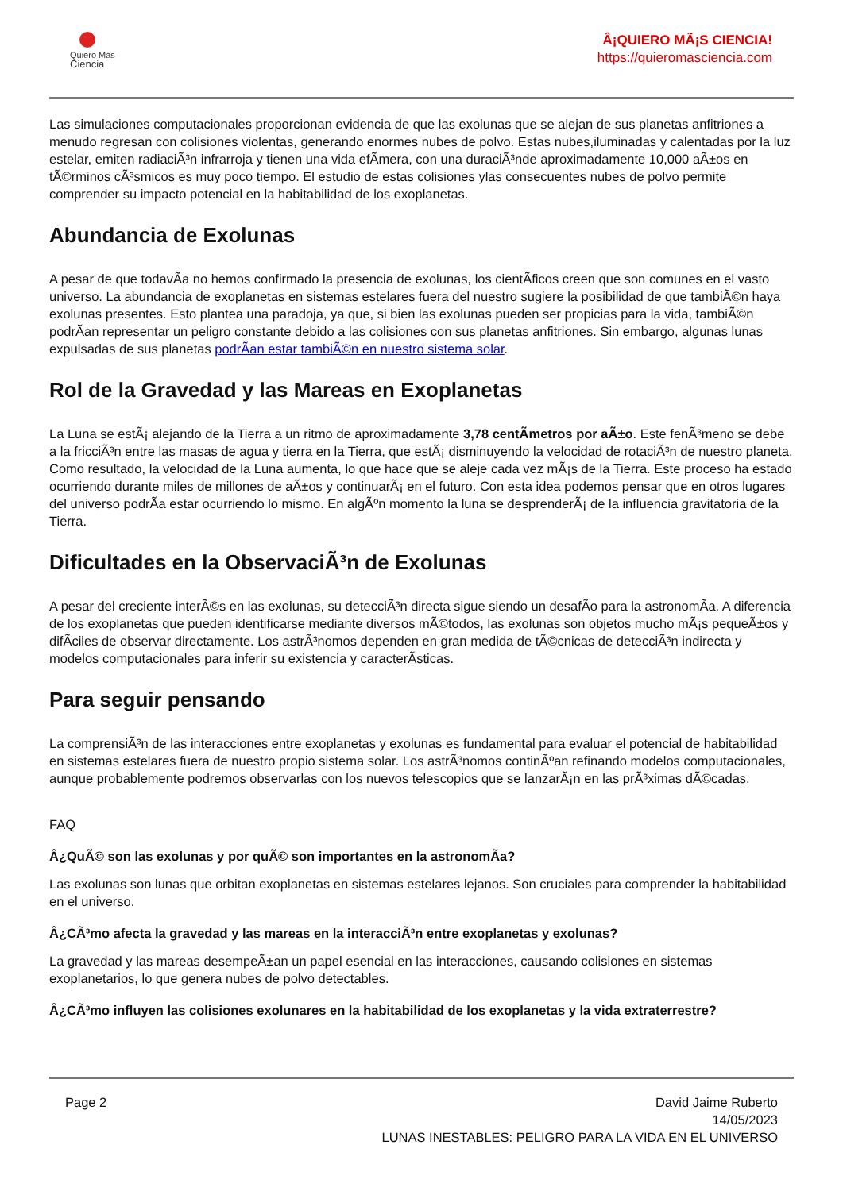Quiero Más
Ciencia
Â¡QUIERO MÃ¡S CIENCIA!
https://quieromasciencia.com
Las simulaciones computacionales proporcionan evidencia de que las exolunas que se alejan de sus planetas anfitriones a menudo regresan con colisiones violentas, generando enormes nubes de polvo. Estas nubes,iluminadas y calentadas por la luz estelar, emiten radiaciÃ³n infrarroja y tienen una vida efÃmera, con una duraciÃ³nde aproximadamente 10,000 aÃ±os en tÃ©rminos cÃ³smicos es muy poco tiempo. El estudio de estas colisiones ylas consecuentes nubes de polvo permite comprender su impacto potencial en la habitabilidad de los exoplanetas.
Abundancia de Exolunas
A pesar de que todavÃa no hemos confirmado la presencia de exolunas, los cientÃficos creen que son comunes en el vasto universo. La abundancia de exoplanetas en sistemas estelares fuera del nuestro sugiere la posibilidad de que tambiÃ©n haya exolunas presentes. Esto plantea una paradoja, ya que, si bien las exolunas pueden ser propicias para la vida, tambiÃ©n podrÃan representar un peligro constante debido a las colisiones con sus planetas anfitriones. Sin embargo, algunas lunas expulsadas de sus planetas podrÃan estar tambiÃ©n en nuestro sistema solar.
Rol de la Gravedad y las Mareas en Exoplanetas
La Luna se estÃ¡ alejando de la Tierra a un ritmo de aproximadamente 3,78 centÃmetros por aÃ±o. Este fenÃ³meno se debe a la fricciÃ³n entre las masas de agua y tierra en la Tierra, que estÃ¡ disminuyendo la velocidad de rotaciÃ³n de nuestro planeta. Como resultado, la velocidad de la Luna aumenta, lo que hace que se aleje cada vez mÃ¡s de la Tierra. Este proceso ha estado ocurriendo durante miles de millones de aÃ±os y continuarÃ¡ en el futuro. Con esta idea podemos pensar que en otros lugares del universo podrÃa estar ocurriendo lo mismo. En algÃºn momento la luna se desprenderÃ¡ de la influencia gravitatoria de la Tierra.
Dificultades en la ObservaciÃ³n de Exolunas
A pesar del creciente interÃ©s en las exolunas, su detecciÃ³n directa sigue siendo un desafÃo para la astronomÃa. A diferencia de los exoplanetas que pueden identificarse mediante diversos mÃ©todos, las exolunas son objetos mucho mÃ¡s pequeÃ±os y difÃciles de observar directamente. Los astrÃ³nomos dependen en gran medida de tÃ©cnicas de detecciÃ³n indirecta y modelos computacionales para inferir su existencia y caracterÃsticas.
Para seguir pensando
La comprensiÃ³n de las interacciones entre exoplanetas y exolunas es fundamental para evaluar el potencial de habitabilidad en sistemas estelares fuera de nuestro propio sistema solar. Los astrÃ³nomos continÃºan refinando modelos computacionales, aunque probablemente podremos observarlas con los nuevos telescopios que se lanzarÃ¡n en las prÃ³ximas dÃ©cadas.
FAQ
Â¿QuÃ© son las exolunas y por quÃ© son importantes en la astronomÃa?
Las exolunas son lunas que orbitan exoplanetas en sistemas estelares lejanos. Son cruciales para comprender la habitabilidad en el universo.
Â¿CÃ³mo afecta la gravedad y las mareas en la interacciÃ³n entre exoplanetas y exolunas?
La gravedad y las mareas desempeÃ±an un papel esencial en las interacciones, causando colisiones en sistemas exoplanetarios, lo que genera nubes de polvo detectables.
Â¿CÃ³mo influyen las colisiones exolunares en la habitabilidad de los exoplanetas y la vida extraterrestre?
Page 2 David Jaime Ruberto
14/05/2023
LUNAS INESTABLES: PELIGRO PARA LA VIDA EN EL UNIVERSO